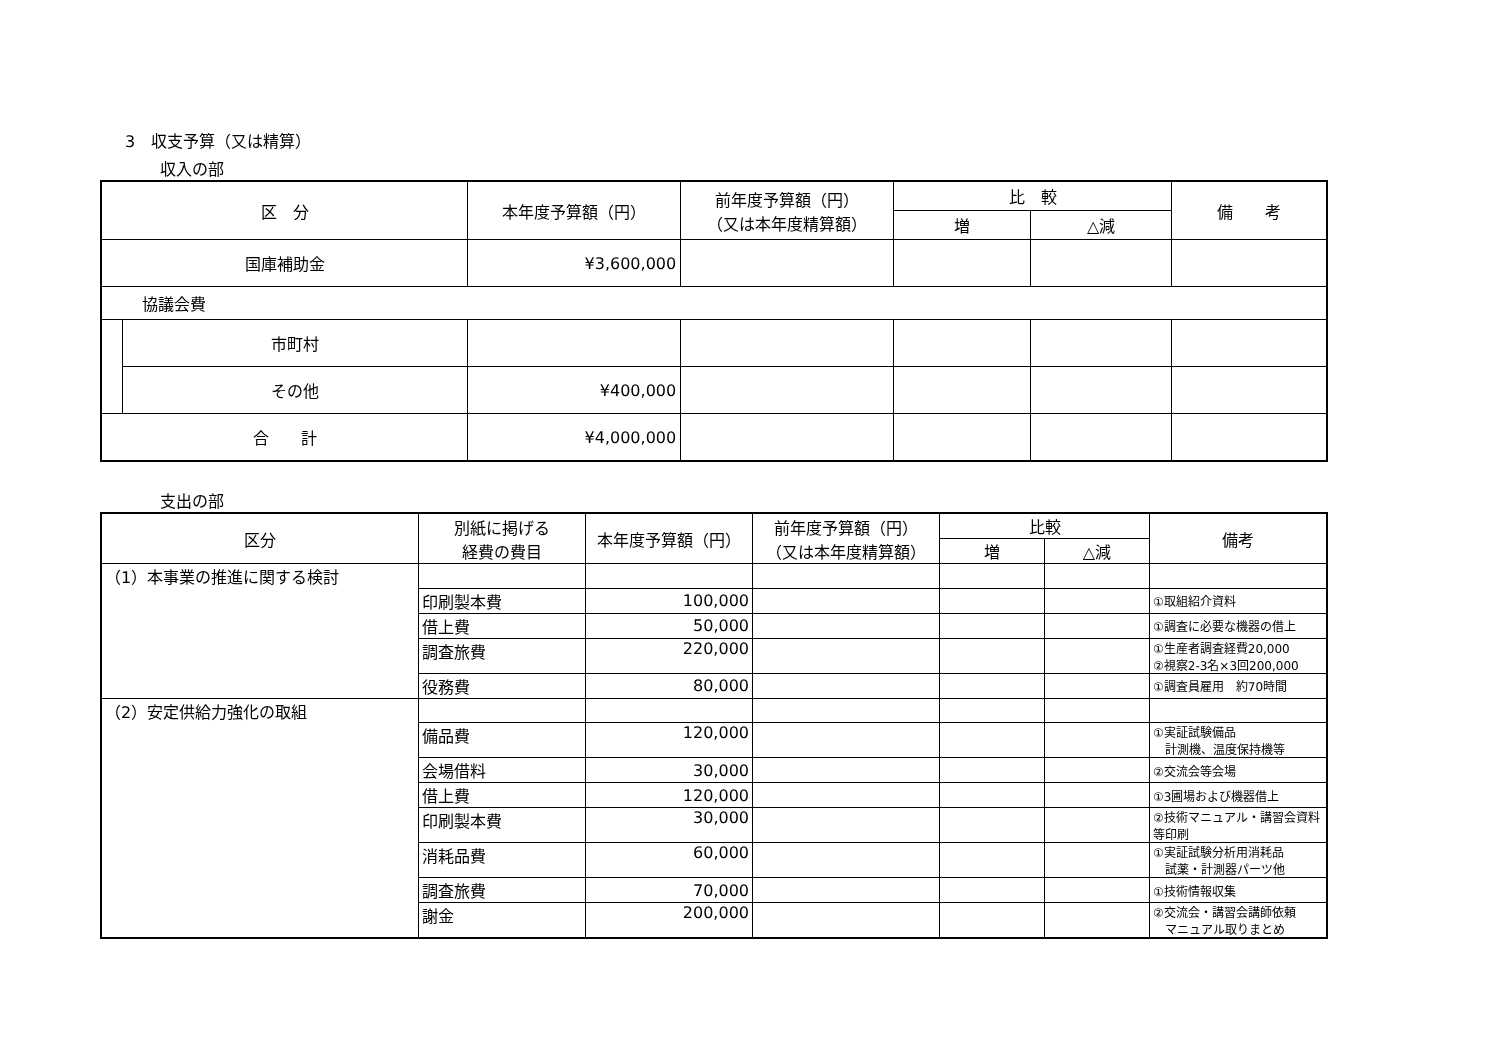3　収支予算（又は精算）
収入の部
| 区 分 | | 本年度予算額（円） | 前年度予算額（円） （又は本年度精算額） | 比 較 | | 備 考 |
| --- | --- | --- | --- | --- | --- | --- |
| | | | | 増 | △減 | |
| 国庫補助金 | | ¥3,600,000 | | | | |
| 協議会費 | | | | | | |
| | 市町村 | | | | | |
| | その他 | ¥400,000 | | | | |
| 合 計 | | ¥4,000,000 | | | | |
支出の部
| 区分 | 別紙に掲げる 経費の費目 | 本年度予算額（円） | 前年度予算額（円） （又は本年度精算額） | 比較 | | 備考 |
| --- | --- | --- | --- | --- | --- | --- |
| | | | | 増 | △減 | |
| （1）本事業の推進に関する検討 | | | | | | |
| | 印刷製本費 | 100,000 | | | | ①取組紹介資料 |
| | 借上費 | 50,000 | | | | ①調査に必要な機器の借上 |
| | 調査旅費 | 220,000 | | | | ①生産者調査経費20,000 ②視察2-3名×3回200,000 |
| | 役務費 | 80,000 | | | | ①調査員雇用 約70時間 |
| （2）安定供給力強化の取組 | | | | | | |
| | 備品費 | 120,000 | | | | ①実証試験備品 計測機、温度保持機等 |
| | 会場借料 | 30,000 | | | | ②交流会等会場 |
| | 借上費 | 120,000 | | | | ①3圃場および機器借上 |
| | 印刷製本費 | 30,000 | | | | ②技術マニュアル・講習会資料等印刷 |
| | 消耗品費 | 60,000 | | | | ①実証試験分析用消耗品 試薬・計測器パーツ他 |
| | 調査旅費 | 70,000 | | | | ①技術情報収集 |
| | 謝金 | 200,000 | | | | ②交流会・講習会講師依頼 マニュアル取りまとめ |